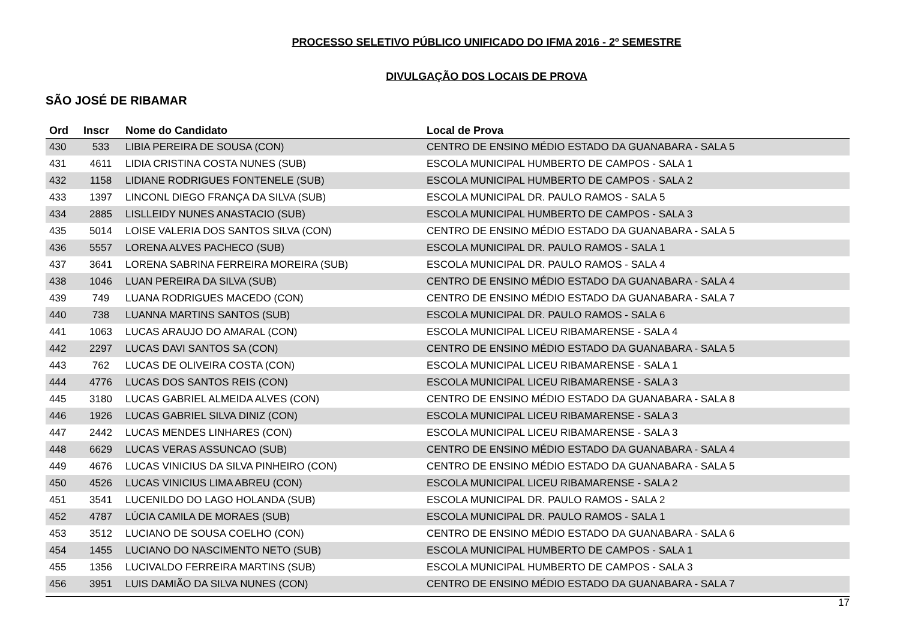PROCESSO SELETIVO PÚBLICO UNIFICADO DO IFMA 2016 - 2º SEMESTRE
DIVULGAÇÃO DOS LOCAIS DE PROVA
SÃO JOSÉ DE RIBAMAR
| Ord | Inscr | Nome do Candidato | Local de Prova |
| --- | --- | --- | --- |
| 430 | 533 | LIBIA PEREIRA DE SOUSA (CON) | CENTRO DE ENSINO MÉDIO ESTADO DA GUANABARA - SALA 5 |
| 431 | 4611 | LIDIA CRISTINA COSTA NUNES (SUB) | ESCOLA MUNICIPAL HUMBERTO DE CAMPOS - SALA 1 |
| 432 | 1158 | LIDIANE RODRIGUES FONTENELE (SUB) | ESCOLA MUNICIPAL HUMBERTO DE CAMPOS - SALA 2 |
| 433 | 1397 | LINCONL DIEGO FRANÇA DA SILVA (SUB) | ESCOLA MUNICIPAL DR. PAULO RAMOS - SALA 5 |
| 434 | 2885 | LISLLEIDY NUNES ANASTACIO (SUB) | ESCOLA MUNICIPAL HUMBERTO DE CAMPOS - SALA 3 |
| 435 | 5014 | LOISE VALERIA DOS SANTOS SILVA (CON) | CENTRO DE ENSINO MÉDIO ESTADO DA GUANABARA - SALA 5 |
| 436 | 5557 | LORENA ALVES PACHECO (SUB) | ESCOLA MUNICIPAL DR. PAULO RAMOS - SALA 1 |
| 437 | 3641 | LORENA SABRINA FERREIRA MOREIRA (SUB) | ESCOLA MUNICIPAL DR. PAULO RAMOS - SALA 4 |
| 438 | 1046 | LUAN PEREIRA DA SILVA (SUB) | CENTRO DE ENSINO MÉDIO ESTADO DA GUANABARA - SALA 4 |
| 439 | 749 | LUANA RODRIGUES MACEDO (CON) | CENTRO DE ENSINO MÉDIO ESTADO DA GUANABARA - SALA 7 |
| 440 | 738 | LUANNA MARTINS SANTOS (SUB) | ESCOLA MUNICIPAL DR. PAULO RAMOS - SALA 6 |
| 441 | 1063 | LUCAS ARAUJO DO AMARAL (CON) | ESCOLA MUNICIPAL LICEU RIBAMARENSE - SALA 4 |
| 442 | 2297 | LUCAS DAVI SANTOS SA (CON) | CENTRO DE ENSINO MÉDIO ESTADO DA GUANABARA - SALA 5 |
| 443 | 762 | LUCAS DE OLIVEIRA COSTA (CON) | ESCOLA MUNICIPAL LICEU RIBAMARENSE - SALA 1 |
| 444 | 4776 | LUCAS DOS SANTOS REIS (CON) | ESCOLA MUNICIPAL LICEU RIBAMARENSE - SALA 3 |
| 445 | 3180 | LUCAS GABRIEL ALMEIDA ALVES (CON) | CENTRO DE ENSINO MÉDIO ESTADO DA GUANABARA - SALA 8 |
| 446 | 1926 | LUCAS GABRIEL SILVA DINIZ (CON) | ESCOLA MUNICIPAL LICEU RIBAMARENSE - SALA 3 |
| 447 | 2442 | LUCAS MENDES LINHARES (CON) | ESCOLA MUNICIPAL LICEU RIBAMARENSE - SALA 3 |
| 448 | 6629 | LUCAS VERAS ASSUNCAO (SUB) | CENTRO DE ENSINO MÉDIO ESTADO DA GUANABARA - SALA 4 |
| 449 | 4676 | LUCAS VINICIUS DA SILVA PINHEIRO (CON) | CENTRO DE ENSINO MÉDIO ESTADO DA GUANABARA - SALA 5 |
| 450 | 4526 | LUCAS VINICIUS LIMA ABREU (CON) | ESCOLA MUNICIPAL LICEU RIBAMARENSE - SALA 2 |
| 451 | 3541 | LUCENILDO DO LAGO HOLANDA (SUB) | ESCOLA MUNICIPAL DR. PAULO RAMOS - SALA 2 |
| 452 | 4787 | LÚCIA CAMILA DE MORAES (SUB) | ESCOLA MUNICIPAL DR. PAULO RAMOS - SALA 1 |
| 453 | 3512 | LUCIANO DE SOUSA COELHO (CON) | CENTRO DE ENSINO MÉDIO ESTADO DA GUANABARA - SALA 6 |
| 454 | 1455 | LUCIANO DO NASCIMENTO NETO (SUB) | ESCOLA MUNICIPAL HUMBERTO DE CAMPOS - SALA 1 |
| 455 | 1356 | LUCIVALDO FERREIRA MARTINS (SUB) | ESCOLA MUNICIPAL HUMBERTO DE CAMPOS - SALA 3 |
| 456 | 3951 | LUIS DAMIÃO DA SILVA NUNES (CON) | CENTRO DE ENSINO MÉDIO ESTADO DA GUANABARA - SALA 7 |
17